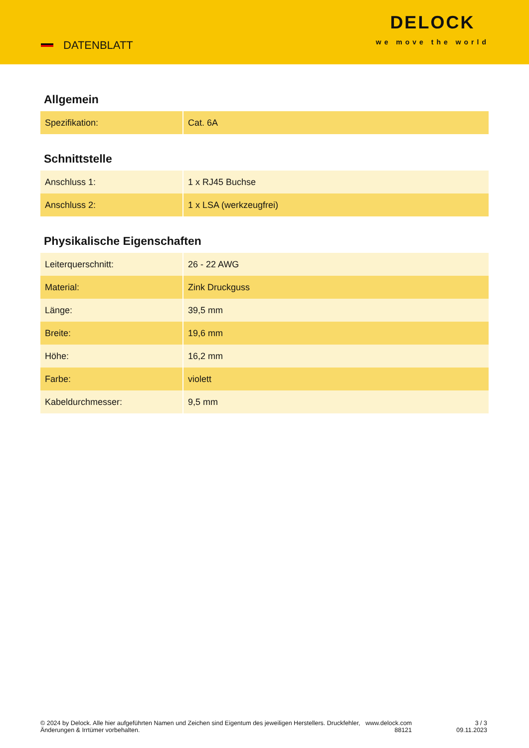DATENBLATT
DELOCK
we move the world
Allgemein
| Spezifikation: | Cat. 6A |
Schnittstelle
| Anschluss 1: | 1 x RJ45 Buchse |
| Anschluss 2: | 1 x LSA (werkzeugfrei) |
Physikalische Eigenschaften
| Leiterquerschnitt: | 26 - 22 AWG |
| Material: | Zink Druckguss |
| Länge: | 39,5 mm |
| Breite: | 19,6 mm |
| Höhe: | 16,2 mm |
| Farbe: | violett |
| Kabeldurchmesser: | 9,5 mm |
© 2024 by Delock. Alle hier aufgeführten Namen und Zeichen sind Eigentum des jeweiligen Herstellers. Druckfehler, Änderungen & Irrtümer vorbehalten.
www.delock.com
88121
3 / 3
09.11.2023